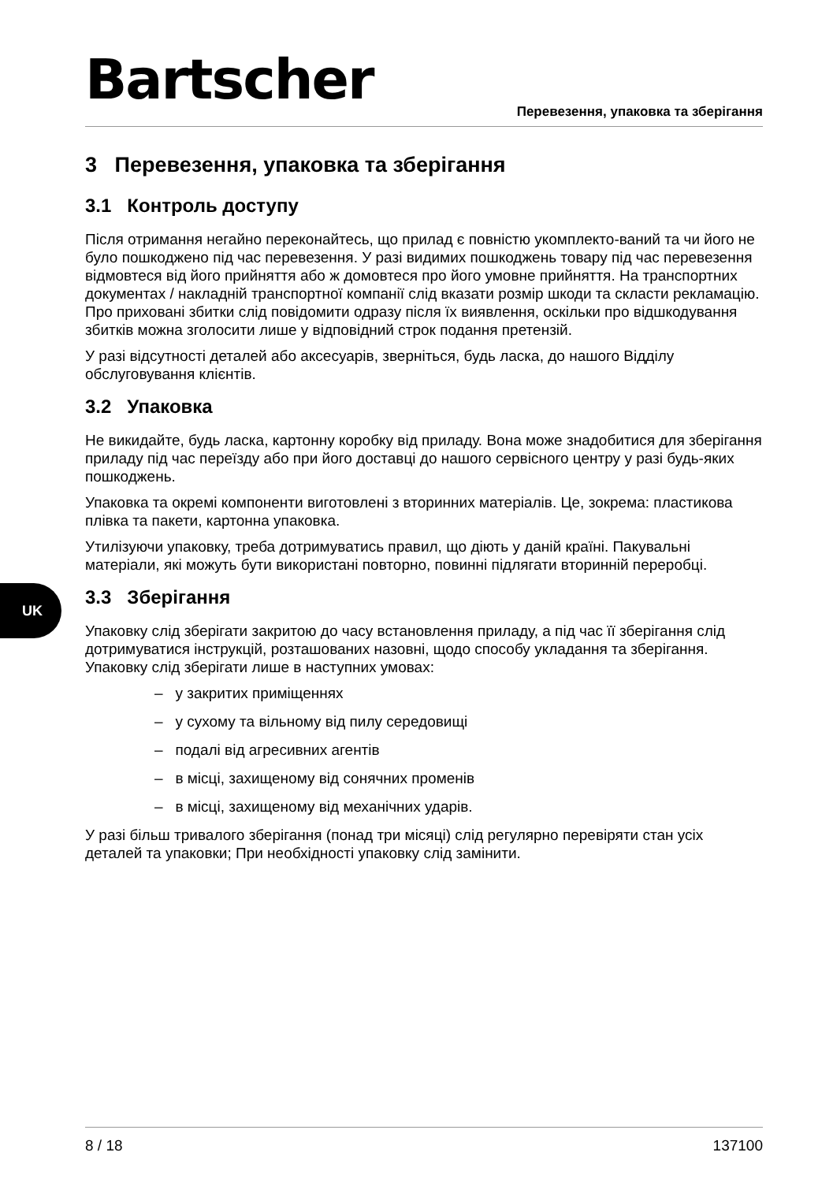Bartscher
Перевезення, упаковка та зберігання
UK
3 Перевезення, упаковка та зберігання
3.1 Контроль доступу
Після отримання негайно переконайтесь, що прилад є повністю укомплекто-ваний та чи його не було пошкоджено під час перевезення. У разі видимих пошкоджень товару під час перевезення відмовтеся від його прийняття або ж домовтеся про його умовне прийняття. На транспортних документах / накладній транспортної компанії слід вказати розмір шкоди та скласти рекламацію. Про приховані збитки слід повідомити одразу після їх виявлення, оскільки про відшкодування збитків можна зголосити лише у відповідний строк подання претензій.
У разі відсутності деталей або аксесуарів, зверніться, будь ласка, до нашого Відділу обслуговування клієнтів.
3.2 Упаковка
Не викидайте, будь ласка, картонну коробку від приладу. Вона може знадобитися для зберігання приладу під час переїзду або при його доставці до нашого сервісного центру у разі будь-яких пошкоджень.
Упаковка та окремі компоненти виготовлені з вторинних матеріалів. Це, зокрема: пластикова плівка та пакети, картонна упаковка.
Утилізуючи упаковку, треба дотримуватись правил, що діють у даній країні. Пакувальні матеріали, які можуть бути використані повторно, повинні підлягати вторинній переробці.
3.3 Зберігання
Упаковку слід зберігати закритою до часу встановлення приладу, а під час її зберігання слід дотримуватися інструкцій, розташованих назовні, щодо способу укладання та зберігання. Упаковку слід зберігати лише в наступних умовах:
– у закритих приміщеннях
– у сухому та вільному від пилу середовищі
– подалі від агресивних агентів
– в місці, захищеному від сонячних променів
– в місці, захищеному від механічних ударів.
У разі більш тривалого зберігання (понад три місяці) слід регулярно перевіряти стан усіх деталей та упаковки; При необхідності упаковку слід замінити.
8 / 18 137100